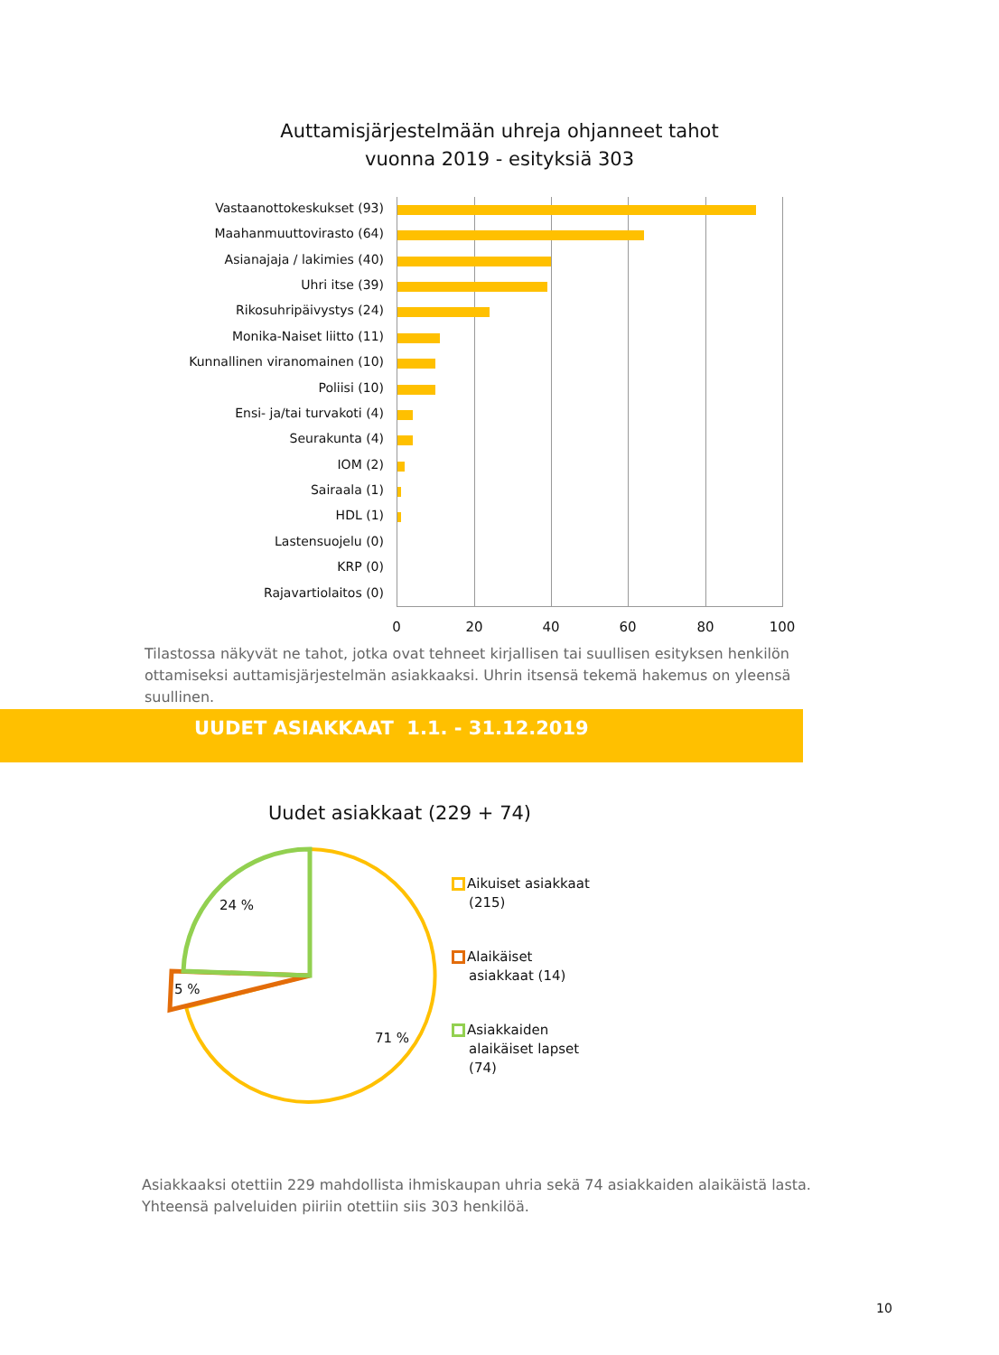Auttamisjärjestelmään uhreja ohjanneet tahot
vuonna 2019 - esityksiä 303
Vastaanottokeskukset (93)
Maahanmuuttovirasto (64)
Asianajaja / lakimies (40)
Uhri itse (39)
Rikosuhripäivystys (24)
Monika-Naiset liitto (11)
Kunnallinen viranomainen (10)
Poliisi (10)
Ensi- ja/tai turvakoti (4)
Seurakunta (4)
IOM (2)
Sairaala (1)
HDL (1)
Lastensuojelu (0)
KRP (0)
Rajavartiolaitos (0)
0 20 40 60 80 100
Tilastossa näkyvät ne tahot, jotka ovat tehneet kirjallisen tai suullisen esityksen henkilön ottamiseksi auttamisjärjestelmän asiakkaaksi. Uhrin itsensä tekemä hakemus on yleensä suullinen.
UUDET ASIAKKAAT 1.1. - 31.12.2019
Uudet asiakkaat (229 + 74)
24 %
5 %
71 %
Aikuiset asiakkaat
(215)
Alaikäiset
asiakkaat (14)
Asiakkaiden
alaikäiset lapset
(74)
Asiakkaaksi otettiin 229 mahdollista ihmiskaupan uhria sekä 74 asiakkaiden alaikäistä lasta. Yhteensä palveluiden piiriin otettiin siis 303 henkilöä.
10